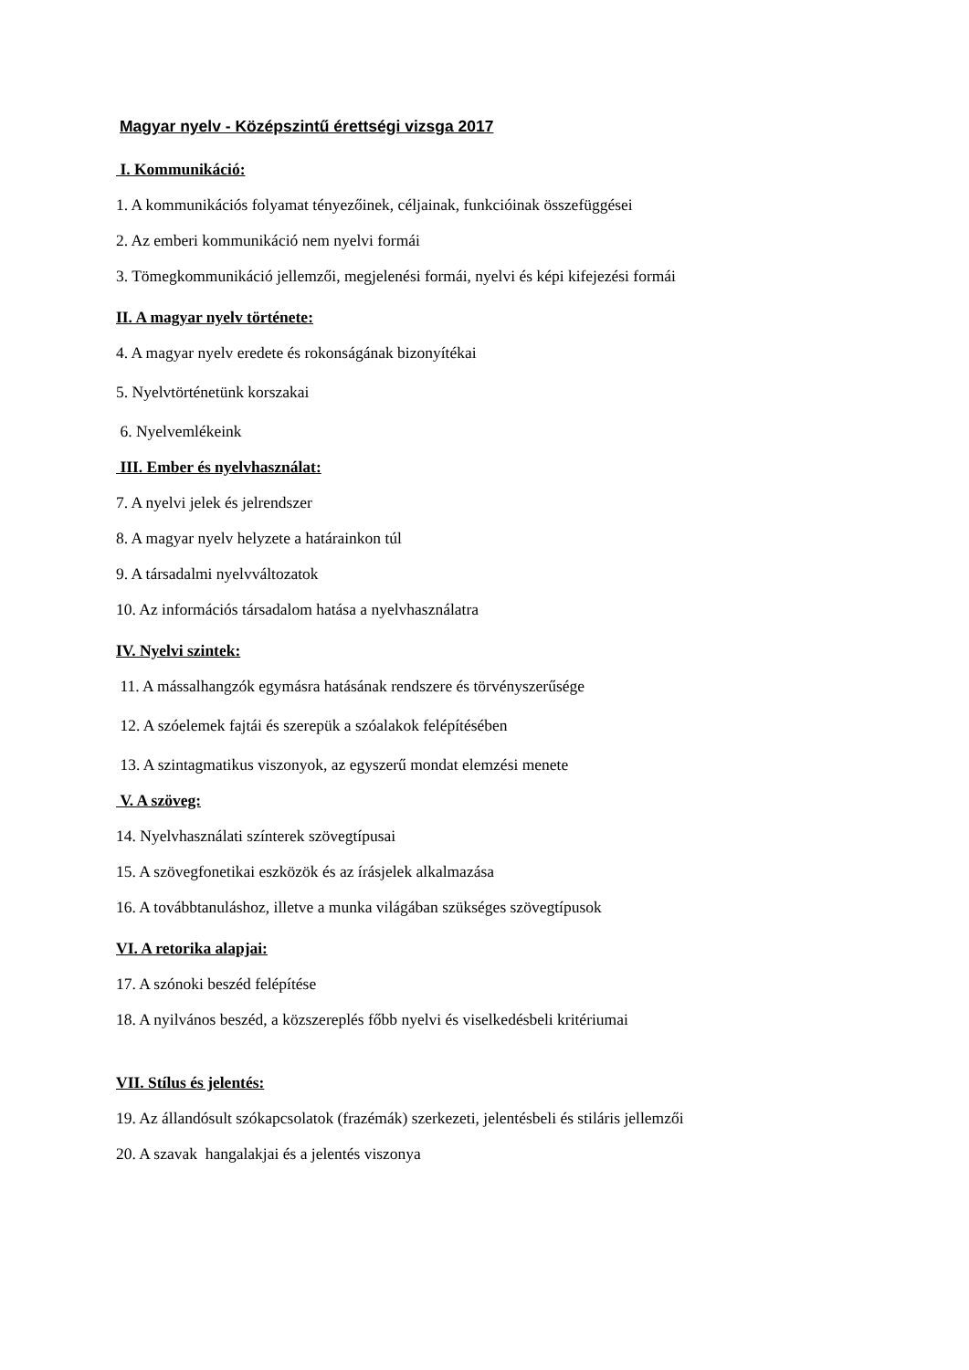Magyar nyelv - Középszintű érettségi vizsga 2017
I. Kommunikáció:
1. A kommunikációs folyamat tényezőinek, céljainak, funkcióinak összefüggései
2. Az emberi kommunikáció nem nyelvi formái
3. Tömegkommunikáció jellemzői, megjelenési formái, nyelvi és képi kifejezési formái
II. A magyar nyelv története:
4. A magyar nyelv eredete és rokonságának bizonyítékai
5. Nyelvtörténetünk korszakai
6. Nyelvemlékeink
III. Ember és nyelvhasználat:
7. A nyelvi jelek és jelrendszer
8. A magyar nyelv helyzete a határainkon túl
9. A társadalmi nyelvváltozatok
10. Az információs társadalom hatása a nyelvhasználatra
IV. Nyelvi szintek:
11. A mássalhangzók egymásra hatásának rendszere és törvényszerűsége
12. A szóelemek fajtái és szerepük a szóalakok felépítésében
13. A szintagmatikus viszonyok, az egyszerű mondat elemzési menete
V. A szöveg:
14. Nyelvhasználati színterek szövegtípusai
15. A szövegfonetikai eszközök és az írásjelek alkalmazása
16. A továbbtanuláshoz, illetve a munka világában szükséges szövegtípusok
VI. A retorika alapjai:
17. A szónoki beszéd felépítése
18. A nyilvános beszéd, a közszereplés főbb nyelvi és viselkedésbeli kritériumai
VII. Stílus és jelentés:
19. Az állandósult szókapcsolatok (frazémák) szerkezeti, jelentésbeli és stiláris jellemzői
20. A szavak hangalakjai és a jelentés viszonya